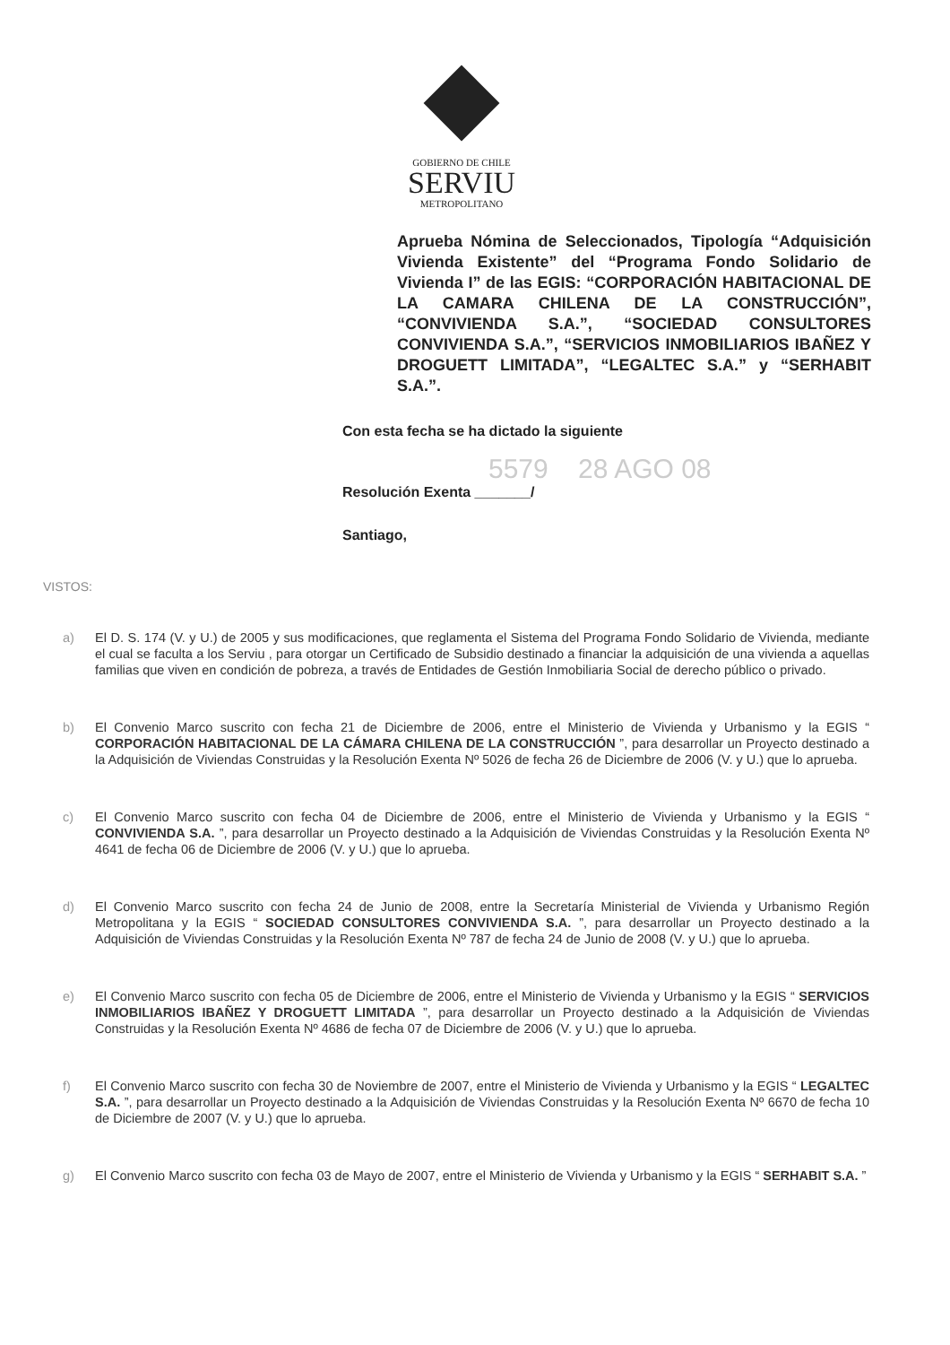GOBIERNO DE CHILE
SERVIU
METROPOLITANO
Aprueba Nómina de Seleccionados, Tipología “Adquisición Vivienda Existente” del “Programa Fondo Solidario de Vivienda I” de las EGIS: “CORPORACIÓN HABITACIONAL DE LA CAMARA CHILENA DE LA CONSTRUCCIÓN”, “CONVIVIENDA S.A.”, “SOCIEDAD CONSULTORES CONVIVIENDA S.A.”, “SERVICIOS INMOBILIARIOS IBAÑEZ Y DROGUETT LIMITADA”, “LEGALTEC S.A.” y “SERHABIT S.A.”.
Con esta fecha se ha dictado la siguiente
5579 28 AGO 08
Resolución Exenta _______/
Santiago,
VISTOS:
a) El D. S. 174 (V. y U.) de 2005 y sus modificaciones, que reglamenta el Sistema del Programa Fondo Solidario de Vivienda, mediante el cual se faculta a los Serviu , para otorgar un Certificado de Subsidio destinado a financiar la adquisición de una vivienda a aquellas familias que viven en condición de pobreza, a través de Entidades de Gestión Inmobiliaria Social de derecho público o privado.
b) El Convenio Marco suscrito con fecha 21 de Diciembre de 2006, entre el Ministerio de Vivienda y Urbanismo y la EGIS “ CORPORACIÓN HABITACIONAL DE LA CÁMARA CHILENA DE LA CONSTRUCCIÓN ”, para desarrollar un Proyecto destinado a la Adquisición de Viviendas Construidas y la Resolución Exenta Nº 5026 de fecha 26 de Diciembre de 2006 (V. y U.) que lo aprueba.
c) El Convenio Marco suscrito con fecha 04 de Diciembre de 2006, entre el Ministerio de Vivienda y Urbanismo y la EGIS “ CONVIVIENDA S.A. ”, para desarrollar un Proyecto destinado a la Adquisición de Viviendas Construidas y la Resolución Exenta Nº 4641 de fecha 06 de Diciembre de 2006 (V. y U.) que lo aprueba.
d) El Convenio Marco suscrito con fecha 24 de Junio de 2008, entre la Secretaría Ministerial de Vivienda y Urbanismo Región Metropolitana y la EGIS “ SOCIEDAD CONSULTORES CONVIVIENDA S.A. ”, para desarrollar un Proyecto destinado a la Adquisición de Viviendas Construidas y la Resolución Exenta Nº 787 de fecha 24 de Junio de 2008 (V. y U.) que lo aprueba.
e) El Convenio Marco suscrito con fecha 05 de Diciembre de 2006, entre el Ministerio de Vivienda y Urbanismo y la EGIS “ SERVICIOS INMOBILIARIOS IBAÑEZ Y DROGUETT LIMITADA ”, para desarrollar un Proyecto destinado a la Adquisición de Viviendas Construidas y la Resolución Exenta Nº 4686 de fecha 07 de Diciembre de 2006 (V. y U.) que lo aprueba.
f) El Convenio Marco suscrito con fecha 30 de Noviembre de 2007, entre el Ministerio de Vivienda y Urbanismo y la EGIS “ LEGALTEC S.A. ”, para desarrollar un Proyecto destinado a la Adquisición de Viviendas Construidas y la Resolución Exenta Nº 6670 de fecha 10 de Diciembre de 2007 (V. y U.) que lo aprueba.
g) El Convenio Marco suscrito con fecha 03 de Mayo de 2007, entre el Ministerio de Vivienda y Urbanismo y la EGIS “ SERHABIT S.A. ”